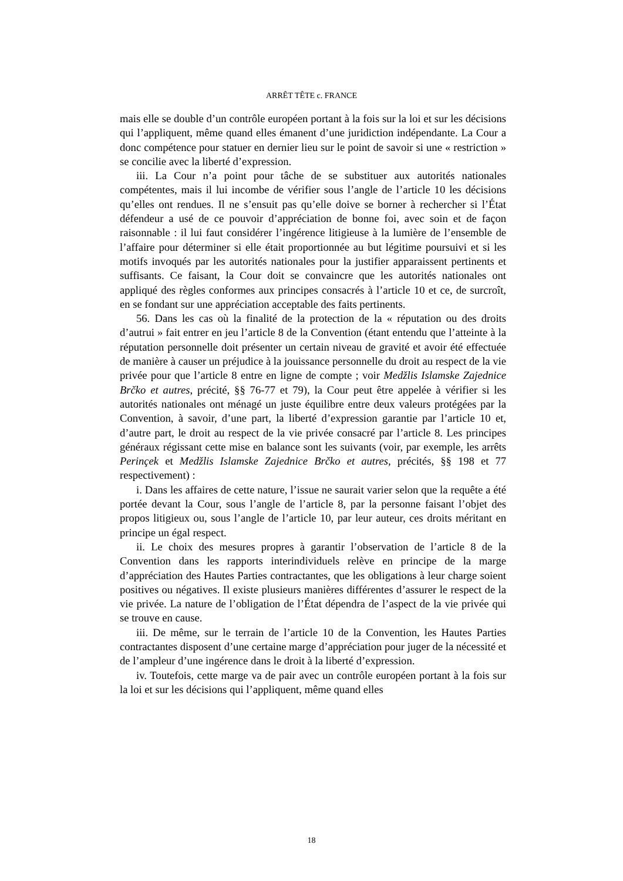ARRÊT TÊTE c. FRANCE
mais elle se double d’un contrôle européen portant à la fois sur la loi et sur les décisions qui l’appliquent, même quand elles émanent d’une juridiction indépendante. La Cour a donc compétence pour statuer en dernier lieu sur le point de savoir si une « restriction » se concilie avec la liberté d’expression.
iii. La Cour n’a point pour tâche de se substituer aux autorités nationales compétentes, mais il lui incombe de vérifier sous l’angle de l’article 10 les décisions qu’elles ont rendues. Il ne s’ensuit pas qu’elle doive se borner à rechercher si l’État défendeur a usé de ce pouvoir d’appréciation de bonne foi, avec soin et de façon raisonnable : il lui faut considérer l’ingérence litigieuse à la lumière de l’ensemble de l’affaire pour déterminer si elle était proportionnée au but légitime poursuivi et si les motifs invoqués par les autorités nationales pour la justifier apparaissent pertinents et suffisants. Ce faisant, la Cour doit se convaincre que les autorités nationales ont appliqué des règles conformes aux principes consacrés à l’article 10 et ce, de surcroît, en se fondant sur une appréciation acceptable des faits pertinents.
56. Dans les cas où la finalité de la protection de la « réputation ou des droits d’autrui » fait entrer en jeu l’article 8 de la Convention (étant entendu que l’atteinte à la réputation personnelle doit présenter un certain niveau de gravité et avoir été effectuée de manière à causer un préjudice à la jouissance personnelle du droit au respect de la vie privée pour que l’article 8 entre en ligne de compte ; voir Medžlis Islamske Zajednice Brčko et autres, précité, §§ 76-77 et 79), la Cour peut être appelée à vérifier si les autorités nationales ont ménagé un juste équilibre entre deux valeurs protégées par la Convention, à savoir, d’une part, la liberté d’expression garantie par l’article 10 et, d’autre part, le droit au respect de la vie privée consacré par l’article 8. Les principes généraux régissant cette mise en balance sont les suivants (voir, par exemple, les arrêts Perinçek et Medžlis Islamske Zajednice Brčko et autres, précités, §§ 198 et 77 respectivement) :
i. Dans les affaires de cette nature, l’issue ne saurait varier selon que la requête a été portée devant la Cour, sous l’angle de l’article 8, par la personne faisant l’objet des propos litigieux ou, sous l’angle de l’article 10, par leur auteur, ces droits méritant en principe un égal respect.
ii. Le choix des mesures propres à garantir l’observation de l’article 8 de la Convention dans les rapports interindividuels relève en principe de la marge d’appréciation des Hautes Parties contractantes, que les obligations à leur charge soient positives ou négatives. Il existe plusieurs manières différentes d’assurer le respect de la vie privée. La nature de l’obligation de l’État dépendra de l’aspect de la vie privée qui se trouve en cause.
iii. De même, sur le terrain de l’article 10 de la Convention, les Hautes Parties contractantes disposent d’une certaine marge d’appréciation pour juger de la nécessité et de l’ampleur d’une ingérence dans le droit à la liberté d’expression.
iv. Toutefois, cette marge va de pair avec un contrôle européen portant à la fois sur la loi et sur les décisions qui l’appliquent, même quand elles
18